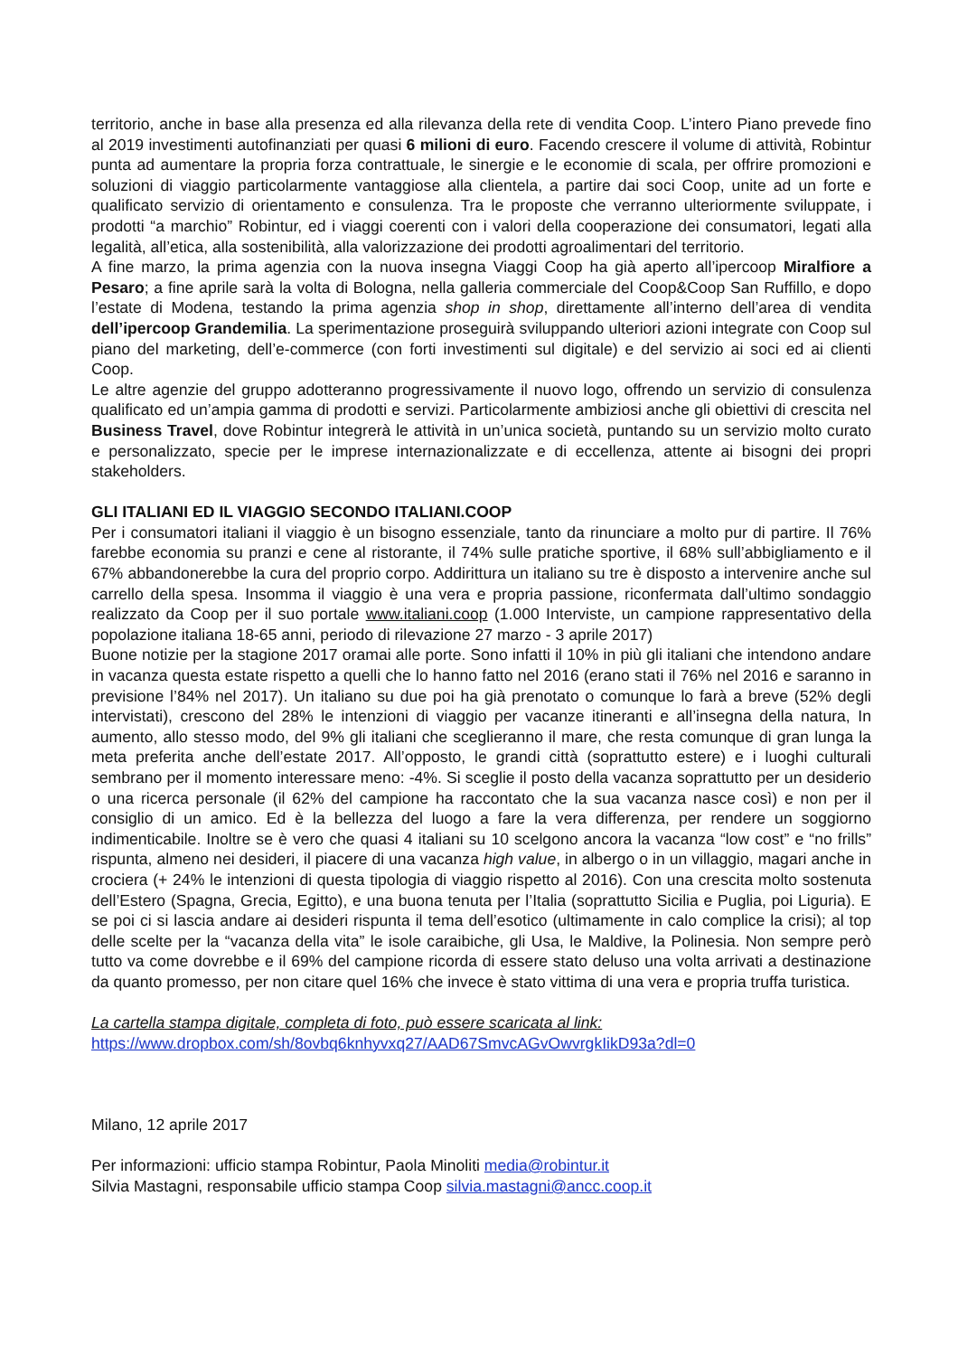territorio, anche in base alla presenza ed alla rilevanza della rete di vendita Coop. L’intero Piano prevede fino al 2019 investimenti autofinanziati per quasi 6 milioni di euro. Facendo crescere il volume di attività, Robintur punta ad aumentare la propria forza contrattuale, le sinergie e le economie di scala, per offrire promozioni e soluzioni di viaggio particolarmente vantaggiose alla clientela, a partire dai soci Coop, unite ad un forte e qualificato servizio di orientamento e consulenza. Tra le proposte che verranno ulteriormente sviluppate, i prodotti “a marchio” Robintur, ed i viaggi coerenti con i valori della cooperazione dei consumatori, legati alla legalità, all’etica, alla sostenibilità, alla valorizzazione dei prodotti agroalimentari del territorio.
A fine marzo, la prima agenzia con la nuova insegna Viaggi Coop ha già aperto all’ipercoop Miralfiore a Pesaro; a fine aprile sarà la volta di Bologna, nella galleria commerciale del Coop&Coop San Ruffillo, e dopo l’estate di Modena, testando la prima agenzia shop in shop, direttamente all’interno dell’area di vendita dell’ipercoop Grandemilia. La sperimentazione proseguirà sviluppando ulteriori azioni integrate con Coop sul piano del marketing, dell’e-commerce (con forti investimenti sul digitale) e del servizio ai soci ed ai clienti Coop.
Le altre agenzie del gruppo adotteranno progressivamente il nuovo logo, offrendo un servizio di consulenza qualificato ed un’ampia gamma di prodotti e servizi. Particolarmente ambiziosi anche gli obiettivi di crescita nel Business Travel, dove Robintur integrerà le attività in un’unica società, puntando su un servizio molto curato e personalizzato, specie per le imprese internazionalizzate e di eccellenza, attente ai bisogni dei propri stakeholders.
GLI ITALIANI ED IL VIAGGIO SECONDO ITALIANI.COOP
Per i consumatori italiani il viaggio è un bisogno essenziale, tanto da rinunciare a molto pur di partire. Il 76% farebbe economia su pranzi e cene al ristorante, il 74% sulle pratiche sportive, il 68% sull’abbigliamento e il 67% abbandonerebbe la cura del proprio corpo. Addirittura un italiano su tre è disposto a intervenire anche sul carrello della spesa. Insomma il viaggio è una vera e propria passione, riconfermata dall’ultimo sondaggio realizzato da Coop per il suo portale www.italiani.coop (1.000 Interviste, un campione rappresentativo della popolazione italiana 18-65 anni, periodo di rilevazione 27 marzo - 3 aprile 2017)
Buone notizie per la stagione 2017 oramai alle porte. Sono infatti il 10% in più gli italiani che intendono andare in vacanza questa estate rispetto a quelli che lo hanno fatto nel 2016 (erano stati il 76% nel 2016 e saranno in previsione l’84% nel 2017). Un italiano su due poi ha già prenotato o comunque lo farà a breve (52% degli intervistati), crescono del 28% le intenzioni di viaggio per vacanze itineranti e all’insegna della natura, In aumento, allo stesso modo, del 9% gli italiani che sceglieranno il mare, che resta comunque di gran lunga la meta preferita anche dell’estate 2017. All’opposto, le grandi città (soprattutto estere) e i luoghi culturali sembrano per il momento interessare meno: -4%. Si sceglie il posto della vacanza soprattutto per un desiderio o una ricerca personale (il 62% del campione ha raccontato che la sua vacanza nasce così) e non per il consiglio di un amico. Ed è la bellezza del luogo a fare la vera differenza, per rendere un soggiorno indimenticabile. Inoltre se è vero che quasi 4 italiani su 10 scelgono ancora la vacanza “low cost” e “no frills” rispunta, almeno nei desideri, il piacere di una vacanza high value, in albergo o in un villaggio, magari anche in crociera (+ 24% le intenzioni di questa tipologia di viaggio rispetto al 2016). Con una crescita molto sostenuta dell’Estero (Spagna, Grecia, Egitto), e una buona tenuta per l’Italia (soprattutto Sicilia e Puglia, poi Liguria). E se poi ci si lascia andare ai desideri rispunta il tema dell’esotico (ultimamente in calo complice la crisi); al top delle scelte per la “vacanza della vita” le isole caraibiche, gli Usa, le Maldive, la Polinesia. Non sempre però tutto va come dovrebbe e il 69% del campione ricorda di essere stato deluso una volta arrivati a destinazione da quanto promesso, per non citare quel 16% che invece è stato vittima di una vera e propria truffa turistica.
La cartella stampa digitale, completa di foto, può essere scaricata al link:
https://www.dropbox.com/sh/8ovbq6knhyvxq27/AAD67SmvcAGvOwvrgkIikD93a?dl=0
Milano, 12 aprile 2017
Per informazioni: ufficio stampa Robintur, Paola Minoliti media@robintur.it
Silvia Mastagni, responsabile ufficio stampa Coop silvia.mastagni@ancc.coop.it